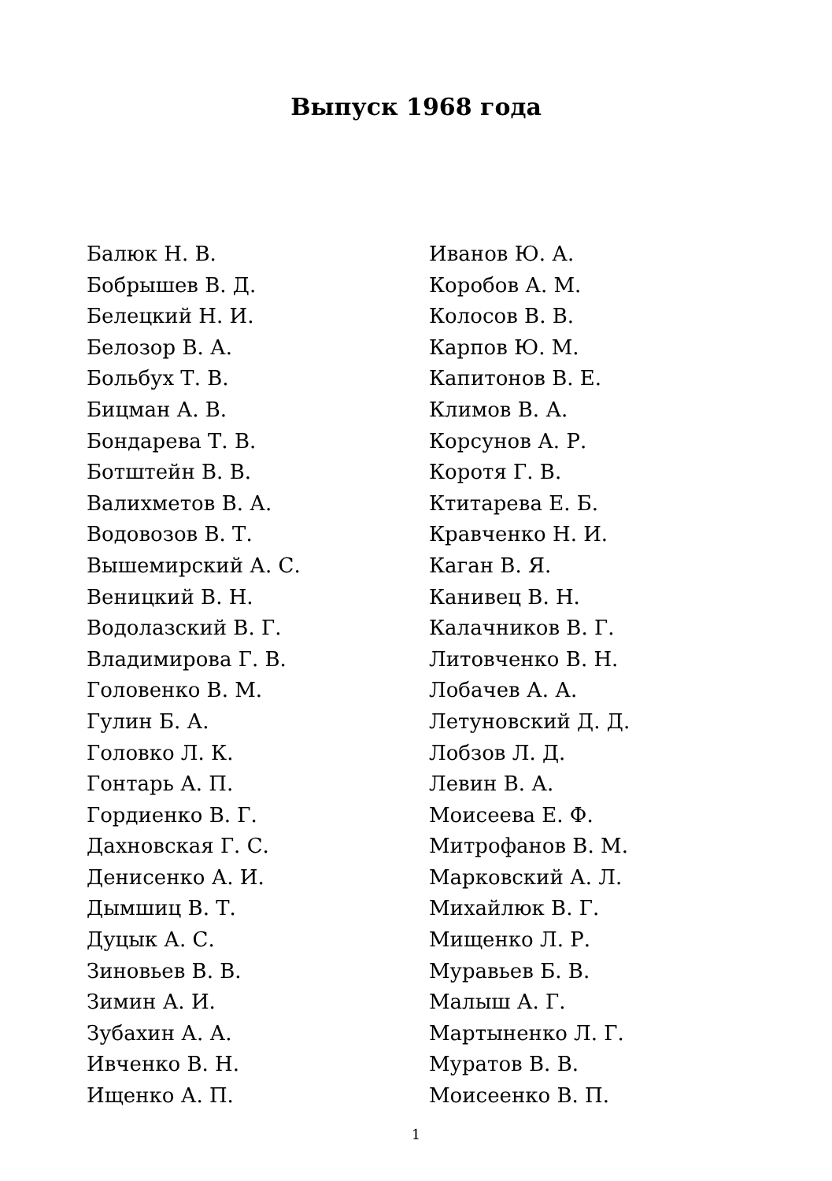Выпуск 1968 года
Балюк Н. В.
Бобрышев В. Д.
Белецкий Н. И.
Белозор В. А.
Больбух Т. В.
Бицман А. В.
Бондарева Т. В.
Ботштейн В. В.
Валихметов В. А.
Водовозов В. Т.
Вышемирский А. С.
Веницкий В. Н.
Водолазский В. Г.
Владимирова Г. В.
Головенко В. М.
Гулин Б. А.
Головко Л. К.
Гонтарь А. П.
Гордиенко В. Г.
Дахновская Г. С.
Денисенко А. И.
Дымшиц В. Т.
Дуцык А. С.
Зиновьев В. В.
Зимин А. И.
Зубахин А. А.
Ивченко В. Н.
Ищенко А. П.
Иванов Ю. А.
Коробов А. М.
Колосов В. В.
Карпов Ю. М.
Капитонов В. Е.
Климов В. А.
Корсунов А. Р.
Коротя Г. В.
Ктитарева Е. Б.
Кравченко Н. И.
Каган В. Я.
Канивец В. Н.
Калачников В. Г.
Литовченко В. Н.
Лобачев А. А.
Летуновский Д. Д.
Лобзов Л. Д.
Левин В. А.
Моисеева Е. Ф.
Митрофанов В. М.
Марковский А. Л.
Михайлюк В. Г.
Мищенко Л. Р.
Муравьев Б. В.
Малыш А. Г.
Мартыненко Л. Г.
Муратов В. В.
Моисеенко В. П.
1